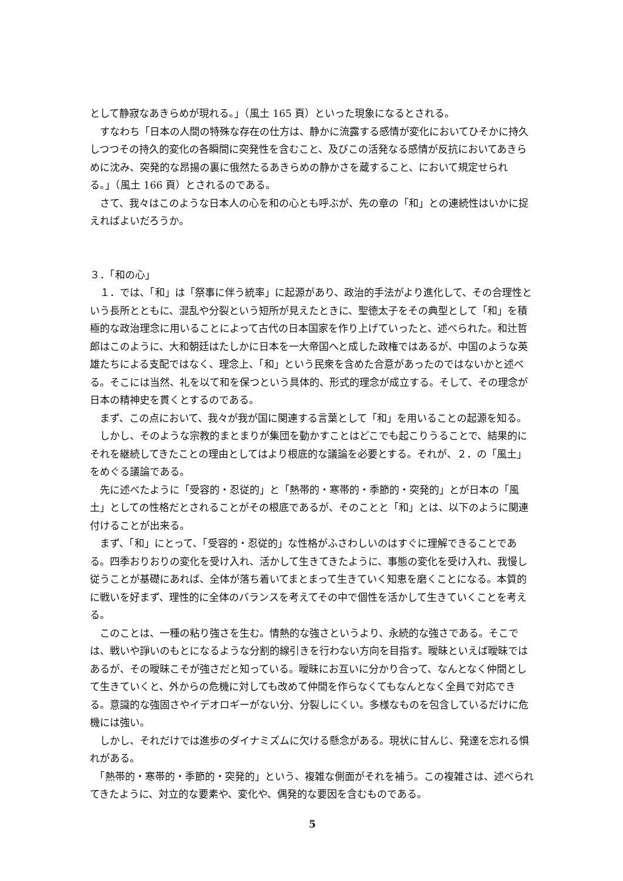として静寂なあきらめが現れる。」（風土 165 頁）といった現象になるとされる。
　すなわち「日本の人間の特殊な存在の仕方は、静かに流露する感情が変化においてひそかに持久しつつその持久的変化の各瞬間に突発性を含むこと、及びこの活発なる感情が反抗においてあきらめに沈み、突発的な昂揚の裏に俄然たるあきらめの静かさを蔵すること、において規定せられる。」（風土 166 頁）とされるのである。
　さて、我々はこのような日本人の心を和の心とも呼ぶが、先の章の「和」との連続性はいかに捉えればよいだろうか。
３．「和の心」
　１．では、「和」は「祭事に伴う統率」に起源があり、政治的手法がより進化して、その合理性という長所とともに、混乱や分裂という短所が見えたときに、聖徳太子をその典型として「和」を積極的な政治理念に用いることによって古代の日本国家を作り上げていったと、述べられた。和辻哲郎はこのように、大和朝廷はたしかに日本を一大帝国へと成した政権ではあるが、中国のような英雄たちによる支配ではなく、理念上、「和」という民衆を含めた合意があったのではないかと述べる。そこには当然、礼を以て和を保つという具体的、形式的理念が成立する。そして、その理念が日本の精神史を貫くとするのである。
　まず、この点において、我々が我が国に関連する言葉として「和」を用いることの起源を知る。
　しかし、そのような宗教的まとまりが集団を動かすことはどこでも起こりうることで、結果的にそれを継続してきたことの理由としてはより根底的な議論を必要とする。それが、２．の「風土」をめぐる議論である。
　先に述べたように「受容的・忍従的」と「熱帯的・寒帯的・季節的・突発的」とが日本の「風土」としての性格だとされることがその根底であるが、そのことと「和」とは、以下のように関連付けることが出来る。
　まず、「和」にとって、「受容的・忍従的」な性格がふさわしいのはすぐに理解できることである。四季おりおりの変化を受け入れ、活かして生きてきたように、事態の変化を受け入れ、我慢し従うことが基礎にあれば、全体が落ち着いてまとまって生きていく知恵を磨くことになる。本質的に戦いを好まず、理性的に全体のバランスを考えてその中で個性を活かして生きていくことを考える。
　このことは、一種の粘り強さを生む。情熱的な強さというより、永続的な強さである。そこでは、戦いや諍いのもとになるような分割的線引きを行わない方向を目指す。曖昧といえば曖昧ではあるが、その曖昧こそが強さだと知っている。曖昧にお互いに分かり合って、なんとなく仲間として生きていくと、外からの危機に対しても改めて仲間を作らなくてもなんとなく全員で対応できる。意識的な強固さやイデオロギーがない分、分裂しにくい。多様なものを包含しているだけに危機には強い。
　しかし、それだけでは進歩のダイナミズムに欠ける懸念がある。現状に甘んじ、発達を忘れる惧れがある。
　「熱帯的・寒帯的・季節的・突発的」という、複雑な側面がそれを補う。この複雑さは、述べられてきたように、対立的な要素や、変化や、偶発的な要因を含むものである。
5